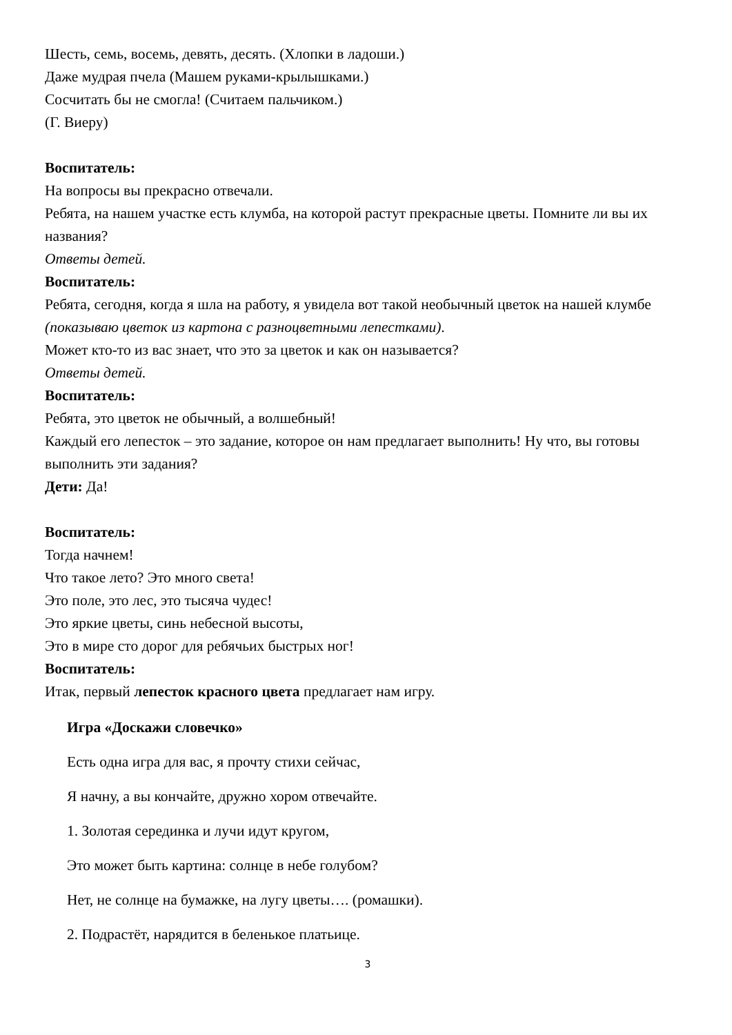Шесть, семь, восемь, девять, десять. (Хлопки в ладоши.)
Даже мудрая пчела (Машем руками-крылышками.)
Сосчитать бы не смогла! (Считаем пальчиком.)
(Г. Виеру)
Воспитатель:
На вопросы вы прекрасно отвечали.
Ребята, на нашем участке есть клумба, на которой растут прекрасные цветы. Помните ли вы их названия?
Ответы детей.
Воспитатель:
Ребята, сегодня, когда я шла на работу, я увидела вот такой необычный цветок на нашей клумбе (показываю цветок из картона с разноцветными лепестками).
Может кто-то из вас знает, что это за цветок и как он называется?
Ответы детей.
Воспитатель:
Ребята, это цветок не обычный, а волшебный!
Каждый его лепесток – это задание, которое он нам предлагает выполнить! Ну что, вы готовы выполнить эти задания?
Дети: Да!
Воспитатель:
Тогда начнем!
Что такое лето? Это много света!
Это поле, это лес, это тысяча чудес!
Это яркие цветы, синь небесной высоты,
Это в мире сто дорог для ребячьих быстрых ног!
Воспитатель:
Итак, первый лепесток красного цвета предлагает нам игру.
Игра «Доскажи словечко»
Есть одна игра для вас, я прочту стихи сейчас,
Я начну, а вы кончайте, дружно хором отвечайте.
1. Золотая серединка и лучи идут кругом,
Это может быть картина: солнце в небе голубом?
Нет, не солнце на бумажке, на лугу цветы…. (ромашки).
2. Подрастёт, нарядится в беленькое платьице.
3